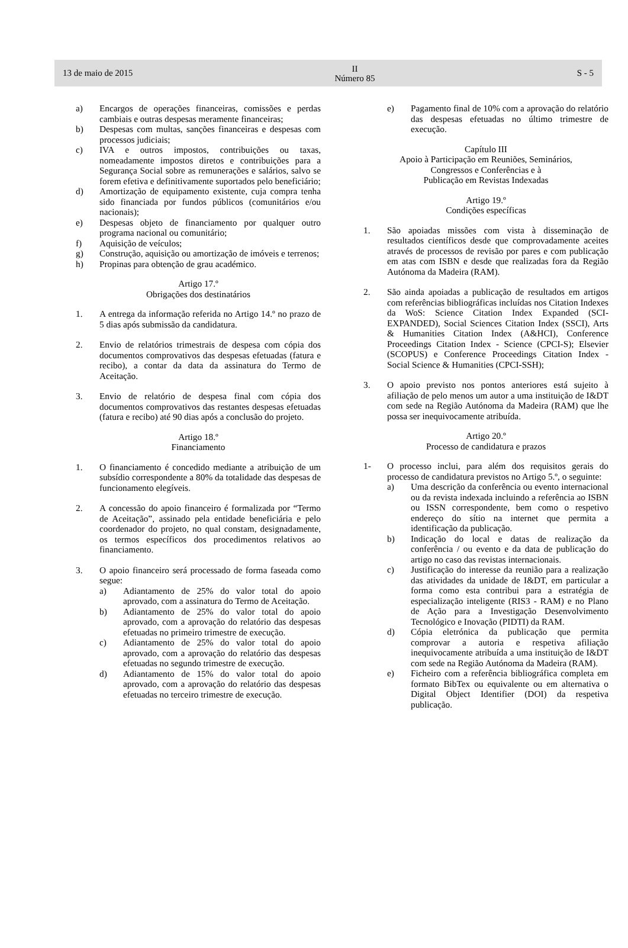13 de maio de 2015
II
Número 85
S - 5
a) Encargos de operações financeiras, comissões e perdas cambiais e outras despesas meramente financeiras;
b) Despesas com multas, sanções financeiras e despesas com processos judiciais;
c) IVA e outros impostos, contribuições ou taxas, nomeadamente impostos diretos e contribuições para a Segurança Social sobre as remunerações e salários, salvo se forem efetiva e definitivamente suportados pelo beneficiário;
d) Amortização de equipamento existente, cuja compra tenha sido financiada por fundos públicos (comunitários e/ou nacionais);
e) Despesas objeto de financiamento por qualquer outro programa nacional ou comunitário;
f) Aquisição de veículos;
g) Construção, aquisição ou amortização de imóveis e terrenos;
h) Propinas para obtenção de grau académico.
Artigo 17.º
Obrigações dos destinatários
1. A entrega da informação referida no Artigo 14.º no prazo de 5 dias após submissão da candidatura.
2. Envio de relatórios trimestrais de despesa com cópia dos documentos comprovativos das despesas efetuadas (fatura e recibo), a contar da data da assinatura do Termo de Aceitação.
3. Envio de relatório de despesa final com cópia dos documentos comprovativos das restantes despesas efetuadas (fatura e recibo) até 90 dias após a conclusão do projeto.
Artigo 18.º
Financiamento
1. O financiamento é concedido mediante a atribuição de um subsídio correspondente a 80% da totalidade das despesas de funcionamento elegíveis.
2. A concessão do apoio financeiro é formalizada por “Termo de Aceitação”, assinado pela entidade beneficiária e pelo coordenador do projeto, no qual constam, designadamente, os termos específicos dos procedimentos relativos ao financiamento.
3. O apoio financeiro será processado de forma faseada como segue:
a) Adiantamento de 25% do valor total do apoio aprovado, com a assinatura do Termo de Aceitação.
b) Adiantamento de 25% do valor total do apoio aprovado, com a aprovação do relatório das despesas efetuadas no primeiro trimestre de execução.
c) Adiantamento de 25% do valor total do apoio aprovado, com a aprovação do relatório das despesas efetuadas no segundo trimestre de execução.
d) Adiantamento de 15% do valor total do apoio aprovado, com a aprovação do relatório das despesas efetuadas no terceiro trimestre de execução.
e) Pagamento final de 10% com a aprovação do relatório das despesas efetuadas no último trimestre de execução.
Capítulo III
Apoio à Participação em Reuniões, Seminários,
Congressos e Conferências e à
Publicação em Revistas Indexadas
Artigo 19.º
Condições específicas
1. São apoiadas missões com vista à disseminação de resultados científicos desde que comprovadamente aceites através de processos de revisão por pares e com publicação em atas com ISBN e desde que realizadas fora da Região Autónoma da Madeira (RAM).
2. São ainda apoiadas a publicação de resultados em artigos com referências bibliográficas incluídas nos Citation Indexes da WoS: Science Citation Index Expanded (SCI-EXPANDED), Social Sciences Citation Index (SSCI), Arts & Humanities Citation Index (A&HCI), Conference Proceedings Citation Index - Science (CPCI-S); Elsevier (SCOPUS) e Conference Proceedings Citation Index - Social Science & Humanities (CPCI-SSH);
3. O apoio previsto nos pontos anteriores está sujeito à afiliação de pelo menos um autor a uma instituição de I&DT com sede na Região Autónoma da Madeira (RAM) que lhe possa ser inequivocamente atribuída.
Artigo 20.º
Processo de candidatura e prazos
1- O processo inclui, para além dos requisitos gerais do processo de candidatura previstos no Artigo 5.º, o seguinte:
a) Uma descrição da conferência ou evento internacional ou da revista indexada incluindo a referência ao ISBN ou ISSN correspondente, bem como o respetivo endereço do sítio na internet que permita a identificação da publicação.
b) Indicação do local e datas de realização da conferência / ou evento e da data de publicação do artigo no caso das revistas internacionais.
c) Justificação do interesse da reunião para a realização das atividades da unidade de I&DT, em particular a forma como esta contribui para a estratégia de especialização inteligente (RIS3 - RAM) e no Plano de Ação para a Investigação Desenvolvimento Tecnológico e Inovação (PIDTI) da RAM.
d) Cópia eletrónica da publicação que permita comprovar a autoria e respetiva afiliação inequivocamente atribuída a uma instituição de I&DT com sede na Região Autónoma da Madeira (RAM).
e) Ficheiro com a referência bibliográfica completa em formato BibTex ou equivalente ou em alternativa o Digital Object Identifier (DOI) da respetiva publicação.